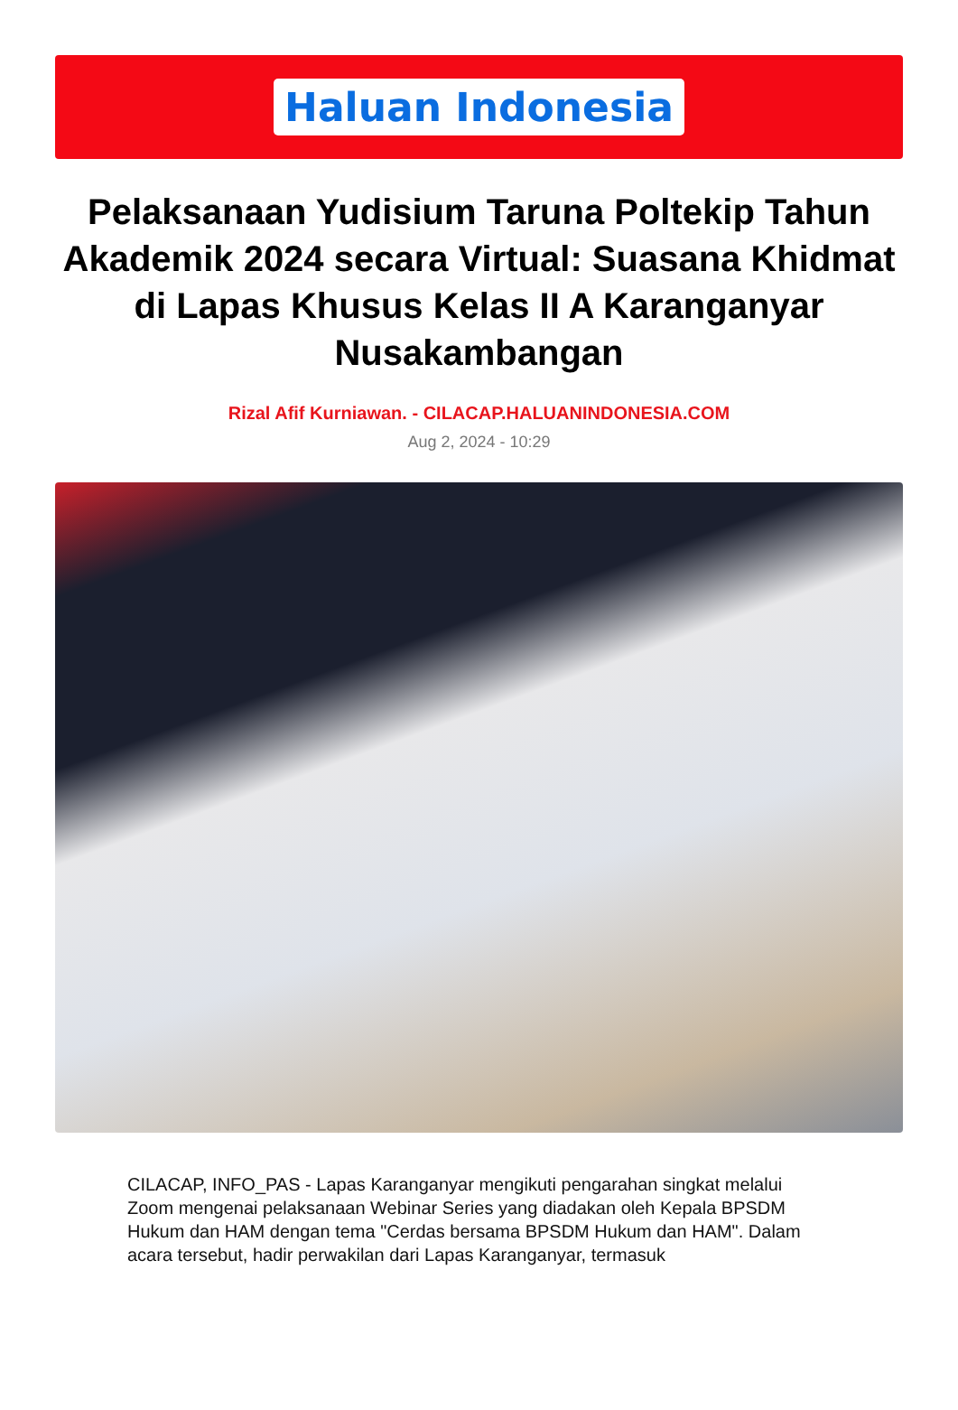Haluan Indonesia
Pelaksanaan Yudisium Taruna Poltekip Tahun Akademik 2024 secara Virtual: Suasana Khidmat di Lapas Khusus Kelas II A Karanganyar Nusakambangan
Rizal Afif Kurniawan. - CILACAP.HALUANINDONESIA.COM
Aug 2, 2024 - 10:29
CILACAP, INFO_PAS - Lapas Karanganyar mengikuti pengarahan singkat melalui Zoom mengenai pelaksanaan Webinar Series yang diadakan oleh Kepala BPSDM Hukum dan HAM dengan tema "Cerdas bersama BPSDM Hukum dan HAM". Dalam acara tersebut, hadir perwakilan dari Lapas Karanganyar, termasuk